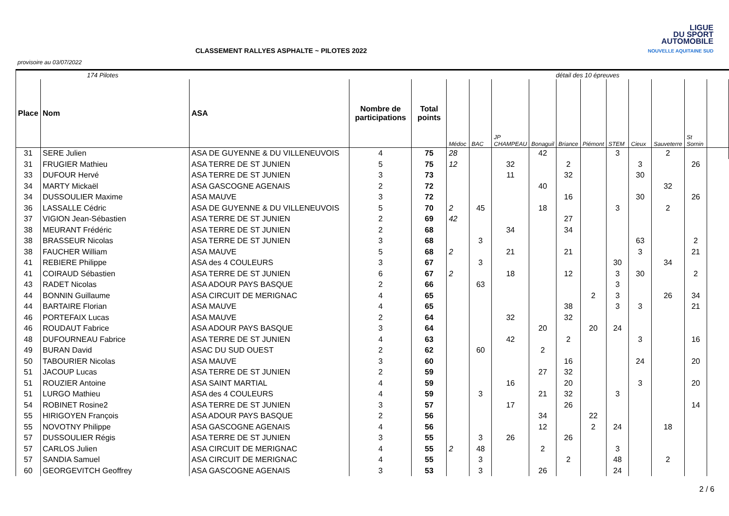CLASSEMENT RALLYES ASPHALTE ~ PILOTES 2022
LIGUE
DU SPORT
AUTOMOBILE
NOUVELLE AQUITAINE SUD
provisoire au 03/07/2022
| 174 Pilotes | | | | | détail des 10 épreuves | | | | | | | | | | |
| Place | Nom | ASA | Nombre de participations | Total points | Médoc | BAC | JP CHAMPEAU | Bonaguil | Briance | Piémont | STEM | Cieux | Sauveterre | St Sornin | |
| 31 | SERE Julien | ASA DE GUYENNE & DU VILLENEUVOIS | 4 | 75 | 28 | | | 42 | | | 3 | | 2 | | |
| 31 | FRUGIER Mathieu | ASA TERRE DE ST JUNIEN | 5 | 75 | 12 | | 32 | | 2 | | | 3 | | 26 | |
| 33 | DUFOUR Hervé | ASA TERRE DE ST JUNIEN | 3 | 73 | | | 11 | | 32 | | | 30 | | | |
| 34 | MARTY Mickaël | ASA GASCOGNE AGENAIS | 2 | 72 | | | | 40 | | | | | 32 | | |
| 34 | DUSSOULIER Maxime | ASA MAUVE | 3 | 72 | | | | | 16 | | | 30 | | 26 | |
| 36 | LASSALLE Cédric | ASA DE GUYENNE & DU VILLENEUVOIS | 5 | 70 | 2 | 45 | | 18 | | | 3 | | 2 | | |
| 37 | VIGION Jean-Sébastien | ASA TERRE DE ST JUNIEN | 2 | 69 | 42 | | | | 27 | | | | | | |
| 38 | MEURANT Frédéric | ASA TERRE DE ST JUNIEN | 2 | 68 | | | 34 | | 34 | | | | | | |
| 38 | BRASSEUR Nicolas | ASA TERRE DE ST JUNIEN | 3 | 68 | | 3 | | | | | | 63 | | 2 | |
| 38 | FAUCHER William | ASA MAUVE | 5 | 68 | 2 | | 21 | | 21 | | | 3 | | 21 | |
| 41 | REBIERE Philippe | ASA des 4 COULEURS | 3 | 67 | | 3 | | | | | 30 | | 34 | | |
| 41 | COIRAUD Sébastien | ASA TERRE DE ST JUNIEN | 6 | 67 | 2 | | 18 | | 12 | | 3 | 30 | | 2 | |
| 43 | RADET Nicolas | ASA ADOUR PAYS BASQUE | 2 | 66 | | 63 | | | | | 3 | | | | |
| 44 | BONNIN Guillaume | ASA CIRCUIT DE MERIGNAC | 4 | 65 | | | | | | 2 | 3 | | 26 | 34 | |
| 44 | BARTAIRE Florian | ASA MAUVE | 4 | 65 | | | | | 38 | | 3 | 3 | | 21 | |
| 46 | PORTEFAIX Lucas | ASA MAUVE | 2 | 64 | | | 32 | | 32 | | | | | | |
| 46 | ROUDAUT Fabrice | ASA ADOUR PAYS BASQUE | 3 | 64 | | | | 20 | | 20 | 24 | | | | |
| 48 | DUFOURNEAU Fabrice | ASA TERRE DE ST JUNIEN | 4 | 63 | | | 42 | | 2 | | | 3 | | 16 | |
| 49 | BURAN David | ASAC DU SUD OUEST | 2 | 62 | | 60 | | 2 | | | | | | | |
| 50 | TABOURIER Nicolas | ASA MAUVE | 3 | 60 | | | | | 16 | | | 24 | | 20 | |
| 51 | JACOUP Lucas | ASA TERRE DE ST JUNIEN | 2 | 59 | | | | 27 | 32 | | | | | | |
| 51 | ROUZIER Antoine | ASA SAINT MARTIAL | 4 | 59 | | | 16 | | 20 | | | 3 | | 20 | |
| 51 | LURGO Mathieu | ASA des 4 COULEURS | 4 | 59 | | 3 | | 21 | 32 | | 3 | | | | |
| 54 | ROBINET Rosine2 | ASA TERRE DE ST JUNIEN | 3 | 57 | | | 17 | | 26 | | | | | 14 | |
| 55 | HIRIGOYEN François | ASA ADOUR PAYS BASQUE | 2 | 56 | | | | 34 | | 22 | | | | | |
| 55 | NOVOTNY Philippe | ASA GASCOGNE AGENAIS | 4 | 56 | | | | 12 | | 2 | 24 | | 18 | | |
| 57 | DUSSOULIER Régis | ASA TERRE DE ST JUNIEN | 3 | 55 | | 3 | 26 | | 26 | | | | | | |
| 57 | CARLOS Julien | ASA CIRCUIT DE MERIGNAC | 4 | 55 | 2 | 48 | | 2 | | | 3 | | | | |
| 57 | SANDIA Samuel | ASA CIRCUIT DE MERIGNAC | 4 | 55 | | 3 | | | 2 | | 48 | | 2 | | |
| 60 | GEORGEVITCH Geoffrey | ASA GASCOGNE AGENAIS | 3 | 53 | | 3 | | 26 | | | 24 | | | | |
2 / 6